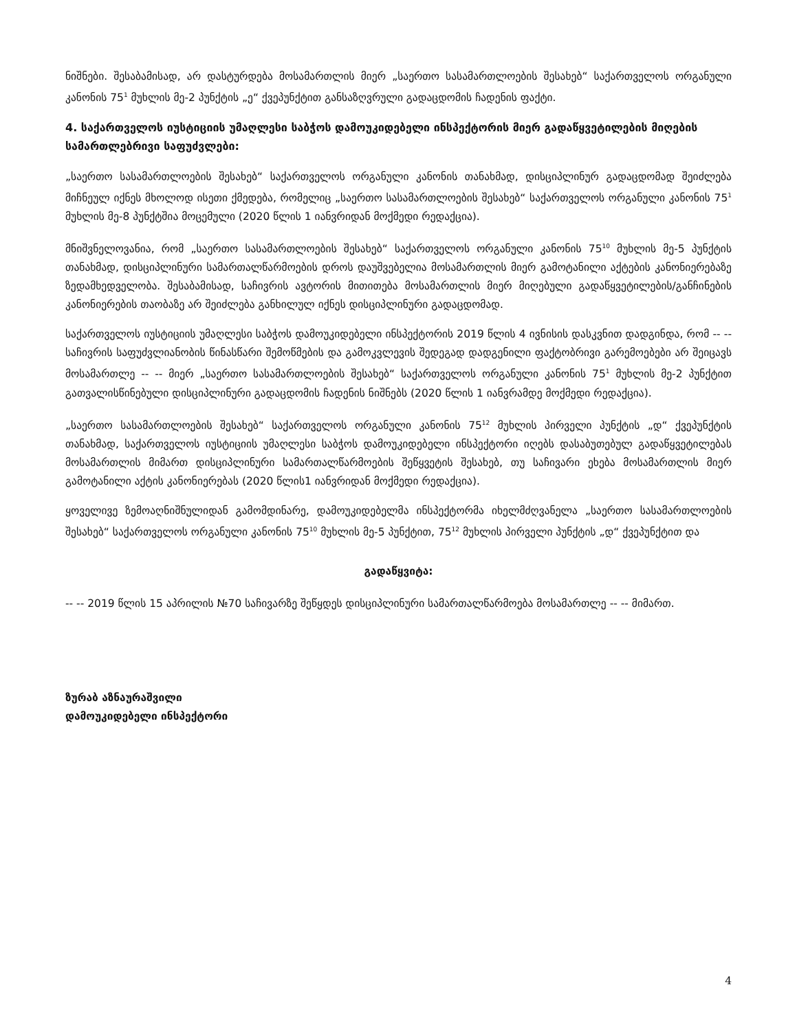ნიშნები. შესაბამისად, არ დასტურდება მოსამართლის მიერ „საერთო სასამართლოების შესახებ“ საქართველოს ორგანული კანონის 75<sup>1</sup> მუხლის მე-2 პუნქტის „ე“ ქვეპუნქტით განსაზღვრული გადაცდომის ჩადენის ფაქტი.
4. საქართველოს იუსტიციის უმაღლესი საბჭოს დამოუკიდებელი ინსპექტორის მიერ გადაწყვეტილების მიღების სამართლებრივი საფუძვლები:
„საერთო სასამართლოების შესახებ“ საქართველოს ორგანული კანონის თანახმად, დისციპლინურ გადაცდომად შეიძლება მიჩნეულ იქნეს მხოლოდ ისეთი ქმედება, რომელიც „საერთო სასამართლოების შესახებ“ საქართველოს ორგანული კანონის 75<sup>1</sup> მუხლის მე-8 პუნქტშია მოცემული (2020 წლის 1 იანვრიდან მოქმედი რედაქცია).
მნიშვნელოვანია, რომ „საერთო სასამართლოების შესახებ“ საქართველოს ორგანული კანონის 75<sup>10</sup> მუხლის მე-5 პუნქტის თანახმად, დისციპლინური სამართალწარმოების დროს დაუშვებელია მოსამართლის მიერ გამოტანილი აქტების კანონიერებაზე ზედამხედველობა. შესაბამისად, საჩივრის ავტორის მითითება მოსამართლის მიერ მიღებული გადაწყვეტილების/განჩინების კანონიერების თაობაზე არ შეიძლება განხილულ იქნეს დისციპლინური გადაცდომად.
საქართველოს იუსტიციის უმაღლესი საბჭოს დამოუკიდებელი ინსპექტორის 2019 წლის 4 ივნისის დასკვნით დადგინდა, რომ -- -- საჩივრის საფუძვლიანობის წინასწარი შემოწმების და გამოკვლევის შედეგად დადგენილი ფაქტობრივი გარემოებები არ შეიცავს მოსამართლე -- -- მიერ „საერთო სასამართლოების შესახებ“ საქართველოს ორგანული კანონის 75<sup>1</sup> მუხლის მე-2 პუნქტით გათვალისწინებული დისციპლინური გადაცდომის ჩადენის ნიშნებს (2020 წლის 1 იანვრამდე მოქმედი რედაქცია).
„საერთო სასამართლოების შესახებ“ საქართველოს ორგანული კანონის 75<sup>12</sup> მუხლის პირველი პუნქტის „დ“ ქვეპუნქტის თანახმად, საქართველოს იუსტიციის უმაღლესი საბჭოს დამოუკიდებელი ინსპექტორი იღებს დასაბუთებულ გადაწყვეტილებას მოსამართლის მიმართ დისციპლინური სამართალწარმოების შეწყვეტის შესახებ, თუ საჩივარი ეხება მოსამართლის მიერ გამოტანილი აქტის კანონიერებას (2020 წლის1 იანვრიდან მოქმედი რედაქცია).
ყოველივე ზემოაღნიშნულიდან გამომდინარე, დამოუკიდებელმა ინსპექტორმა იხელმძღვანელა „საერთო სასამართლოების შესახებ“ საქართველოს ორგანული კანონის 75<sup>10</sup> მუხლის მე-5 პუნქტით, 75<sup>12</sup> მუხლის პირველი პუნქტის „დ“ ქვეპუნქტით და
გადაწყვიტა:
-- -- 2019 წლის 15 აპრილის №70 საჩივარზე შეწყდეს დისციპლინური სამართალწარმოება მოსამართლე -- -- მიმართ.
ზურაბ აზნაურაშვილი
დამოუკიდებელი ინსპექტორი
4